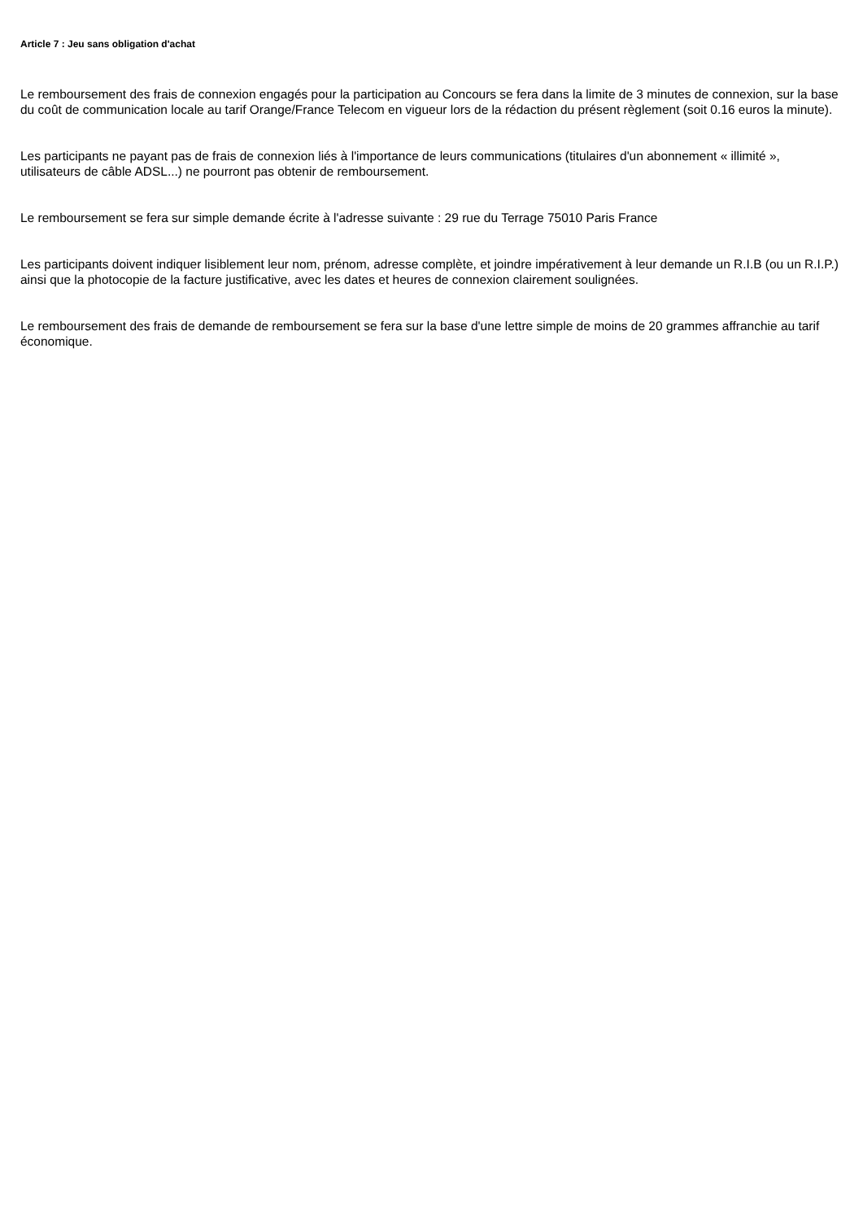Article 7 : Jeu sans obligation d'achat
Le remboursement des frais de connexion engagés pour la participation au Concours se fera dans la limite de 3 minutes de connexion, sur la base du coût de communication locale au tarif Orange/France Telecom en vigueur lors de la rédaction du présent règlement (soit 0.16 euros la minute).
Les participants ne payant pas de frais de connexion liés à l'importance de leurs communications (titulaires d'un abonnement « illimité », utilisateurs de câble ADSL...) ne pourront pas obtenir de remboursement.
Le remboursement se fera sur simple demande écrite à l'adresse suivante : 29 rue du Terrage 75010 Paris France
Les participants doivent indiquer lisiblement leur nom, prénom, adresse complète, et joindre impérativement à leur demande un R.I.B (ou un R.I.P.) ainsi que la photocopie de la facture justificative, avec les dates et heures de connexion clairement soulignées.
Le remboursement des frais de demande de remboursement se fera sur la base d'une lettre simple de moins de 20 grammes affranchie au tarif économique.